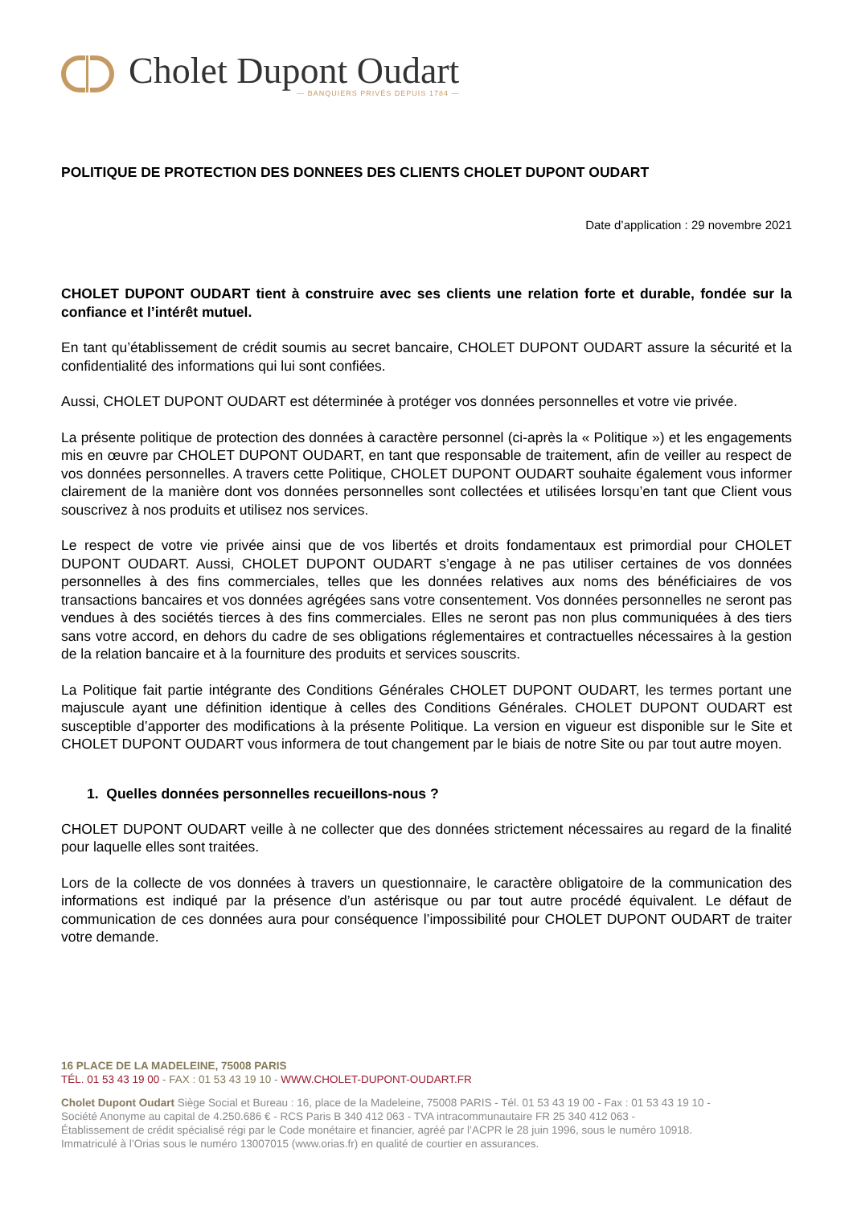Cholet Dupont Oudart
— BANQUIERS PRIVÉS DEPUIS 1784 —
POLITIQUE DE PROTECTION DES DONNEES DES CLIENTS CHOLET DUPONT OUDART
Date d’application : 29 novembre 2021
CHOLET DUPONT OUDART tient à construire avec ses clients une relation forte et durable, fondée sur la confiance et l’intérêt mutuel.
En tant qu’établissement de crédit soumis au secret bancaire, CHOLET DUPONT OUDART assure la sécurité et la confidentialité des informations qui lui sont confiées.
Aussi, CHOLET DUPONT OUDART est déterminée à protéger vos données personnelles et votre vie privée.
La présente politique de protection des données à caractère personnel (ci-après la « Politique ») et les engagements mis en œuvre par CHOLET DUPONT OUDART, en tant que responsable de traitement, afin de veiller au respect de vos données personnelles. A travers cette Politique, CHOLET DUPONT OUDART souhaite également vous informer clairement de la manière dont vos données personnelles sont collectées et utilisées lorsqu’en tant que Client vous souscrivez à nos produits et utilisez nos services.
Le respect de votre vie privée ainsi que de vos libertés et droits fondamentaux est primordial pour CHOLET DUPONT OUDART. Aussi, CHOLET DUPONT OUDART s’engage à ne pas utiliser certaines de vos données personnelles à des fins commerciales, telles que les données relatives aux noms des bénéficiaires de vos transactions bancaires et vos données agrégées sans votre consentement. Vos données personnelles ne seront pas vendues à des sociétés tierces à des fins commerciales. Elles ne seront pas non plus communiquées à des tiers sans votre accord, en dehors du cadre de ses obligations réglementaires et contractuelles nécessaires à la gestion de la relation bancaire et à la fourniture des produits et services souscrits.
La Politique fait partie intégrante des Conditions Générales CHOLET DUPONT OUDART, les termes portant une majuscule ayant une définition identique à celles des Conditions Générales. CHOLET DUPONT OUDART est susceptible d’apporter des modifications à la présente Politique. La version en vigueur est disponible sur le Site et CHOLET DUPONT OUDART vous informera de tout changement par le biais de notre Site ou par tout autre moyen.
1. Quelles données personnelles recueillons-nous ?
CHOLET DUPONT OUDART veille à ne collecter que des données strictement nécessaires au regard de la finalité pour laquelle elles sont traitées.
Lors de la collecte de vos données à travers un questionnaire, le caractère obligatoire de la communication des informations est indiqué par la présence d’un astérisque ou par tout autre procédé équivalent. Le défaut de communication de ces données aura pour conséquence l’impossibilité pour CHOLET DUPONT OUDART de traiter votre demande.
16 PLACE DE LA MADELEINE, 75008 PARIS
TÉL. 01 53 43 19 00 - FAX : 01 53 43 19 10 - WWW.CHOLET-DUPONT-OUDART.FR
Cholet Dupont Oudart Siège Social et Bureau : 16, place de la Madeleine, 75008 PARIS - Tél. 01 53 43 19 00 - Fax : 01 53 43 19 10 -
Société Anonyme au capital de 4.250.686 € - RCS Paris B 340 412 063 - TVA intracommunautaire FR 25 340 412 063 -
Établissement de crédit spécialisé régi par le Code monétaire et financier, agréé par l’ACPR le 28 juin 1996, sous le numéro 10918.
Immatriculé à l’Orias sous le numéro 13007015 (www.orias.fr) en qualité de courtier en assurances.